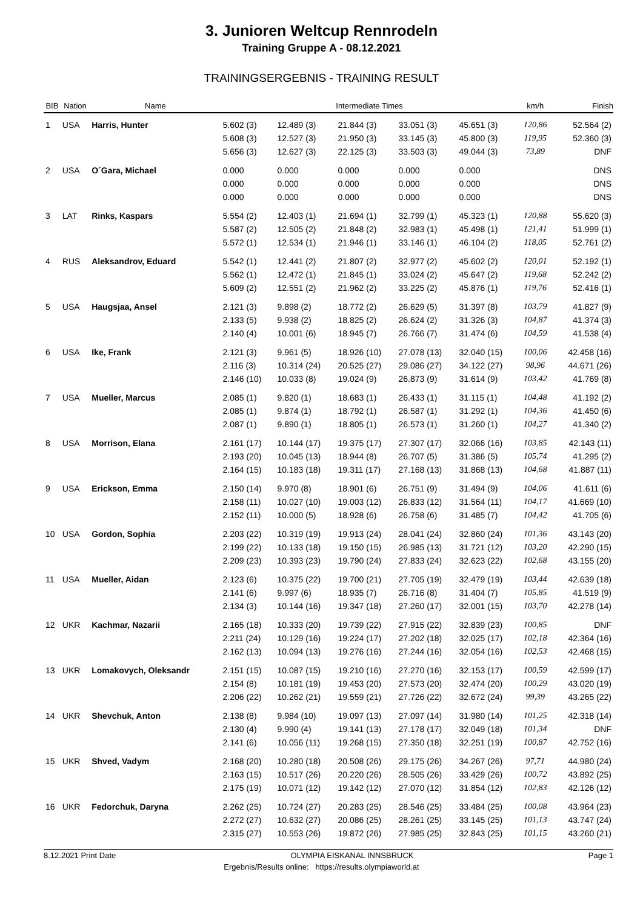3. Junioren Weltcup Rennrodeln
Training Gruppe A - 08.12.2021
TRAININGSERGEBNIS - TRAINING RESULT
| BIB | Nation | Name | Intermediate Times | | | | | km/h | Finish |
| --- | --- | --- | --- | --- | --- | --- | --- | --- | --- |
| 1 | USA | Harris, Hunter | 5.602 (3) 5.608 (3) 5.656 (3) | 12.489 (3) 12.527 (3) 12.627 (3) | 21.844 (3) 21.950 (3) 22.125 (3) | 33.051 (3) 33.145 (3) 33.503 (3) | 45.651 (3) 45.800 (3) 49.044 (3) | 120,86 119,95 73,89 | 52.564 (2) 52.360 (3) DNF |
| 2 | USA | O´Gara, Michael | 0.000 0.000 0.000 | 0.000 0.000 0.000 | 0.000 0.000 0.000 | 0.000 0.000 0.000 | 0.000 0.000 0.000 | | DNS DNS DNS |
| 3 | LAT | Rinks, Kaspars | 5.554 (2) 5.587 (2) 5.572 (1) | 12.403 (1) 12.505 (2) 12.534 (1) | 21.694 (1) 21.848 (2) 21.946 (1) | 32.799 (1) 32.983 (1) 33.146 (1) | 45.323 (1) 45.498 (1) 46.104 (2) | 120,88 121,41 118,05 | 55.620 (3) 51.999 (1) 52.761 (2) |
| 4 | RUS | Aleksandrov, Eduard | 5.542 (1) 5.562 (1) 5.609 (2) | 12.441 (2) 12.472 (1) 12.551 (2) | 21.807 (2) 21.845 (1) 21.962 (2) | 32.977 (2) 33.024 (2) 33.225 (2) | 45.602 (2) 45.647 (2) 45.876 (1) | 120,01 119,68 119,76 | 52.192 (1) 52.242 (2) 52.416 (1) |
| 5 | USA | Haugsjaa, Ansel | 2.121 (3) 2.133 (5) 2.140 (4) | 9.898 (2) 9.938 (2) 10.001 (6) | 18.772 (2) 18.825 (2) 18.945 (7) | 26.629 (5) 26.624 (2) 26.766 (7) | 31.397 (8) 31.326 (3) 31.474 (6) | 103,79 104,87 104,59 | 41.827 (9) 41.374 (3) 41.538 (4) |
| 6 | USA | Ike, Frank | 2.121 (3) 2.116 (3) 2.146 (10) | 9.961 (5) 10.314 (24) 10.033 (8) | 18.926 (10) 20.525 (27) 19.024 (9) | 27.078 (13) 29.086 (27) 26.873 (9) | 32.040 (15) 34.122 (27) 31.614 (9) | 100,06 98,96 103,42 | 42.458 (16) 44.671 (26) 41.769 (8) |
| 7 | USA | Mueller, Marcus | 2.085 (1) 2.085 (1) 2.087 (1) | 9.820 (1) 9.874 (1) 9.890 (1) | 18.683 (1) 18.792 (1) 18.805 (1) | 26.433 (1) 26.587 (1) 26.573 (1) | 31.115 (1) 31.292 (1) 31.260 (1) | 104,48 104,36 104,27 | 41.192 (2) 41.450 (6) 41.340 (2) |
| 8 | USA | Morrison, Elana | 2.161 (17) 2.193 (20) 2.164 (15) | 10.144 (17) 10.045 (13) 10.183 (18) | 19.375 (17) 18.944 (8) 19.311 (17) | 27.307 (17) 26.707 (5) 27.168 (13) | 32.066 (16) 31.386 (5) 31.868 (13) | 103,85 105,74 104,68 | 42.143 (11) 41.295 (2) 41.887 (11) |
| 9 | USA | Erickson, Emma | 2.150 (14) 2.158 (11) 2.152 (11) | 9.970 (8) 10.027 (10) 10.000 (5) | 18.901 (6) 19.003 (12) 18.928 (6) | 26.751 (9) 26.833 (12) 26.758 (6) | 31.494 (9) 31.564 (11) 31.485 (7) | 104,06 104,17 104,42 | 41.611 (6) 41.669 (10) 41.705 (6) |
| 10 | USA | Gordon, Sophia | 2.203 (22) 2.199 (22) 2.209 (23) | 10.319 (19) 10.133 (18) 10.393 (23) | 19.913 (24) 19.150 (15) 19.790 (24) | 28.041 (24) 26.985 (13) 27.833 (24) | 32.860 (24) 31.721 (12) 32.623 (22) | 101,36 103,20 102,68 | 43.143 (20) 42.290 (15) 43.155 (20) |
| 11 | USA | Mueller, Aidan | 2.123 (6) 2.141 (6) 2.134 (3) | 10.375 (22) 9.997 (6) 10.144 (16) | 19.700 (21) 18.935 (7) 19.347 (18) | 27.705 (19) 26.716 (8) 27.260 (17) | 32.479 (19) 31.404 (7) 32.001 (15) | 103,44 105,85 103,70 | 42.639 (18) 41.519 (9) 42.278 (14) |
| 12 | UKR | Kachmar, Nazarii | 2.165 (18) 2.211 (24) 2.162 (13) | 10.333 (20) 10.129 (16) 10.094 (13) | 19.739 (22) 19.224 (17) 19.276 (16) | 27.915 (22) 27.202 (18) 27.244 (16) | 32.839 (23) 32.025 (17) 32.054 (16) | 100,85 102,18 102,53 | DNF 42.364 (16) 42.468 (15) |
| 13 | UKR | Lomakovych, Oleksandr | 2.151 (15) 2.154 (8) 2.206 (22) | 10.087 (15) 10.181 (19) 10.262 (21) | 19.210 (16) 19.453 (20) 19.559 (21) | 27.270 (16) 27.573 (20) 27.726 (22) | 32.153 (17) 32.474 (20) 32.672 (24) | 100,59 100,29 99,39 | 42.599 (17) 43.020 (19) 43.265 (22) |
| 14 | UKR | Shevchuk, Anton | 2.138 (8) 2.130 (4) 2.141 (6) | 9.984 (10) 9.990 (4) 10.056 (11) | 19.097 (13) 19.141 (13) 19.268 (15) | 27.097 (14) 27.178 (17) 27.350 (18) | 31.980 (14) 32.049 (18) 32.251 (19) | 101,25 101,34 100,87 | 42.318 (14) DNF 42.752 (16) |
| 15 | UKR | Shved, Vadym | 2.168 (20) 2.163 (15) 2.175 (19) | 10.280 (18) 10.517 (26) 10.071 (12) | 20.508 (26) 20.220 (26) 19.142 (12) | 29.175 (26) 28.505 (26) 27.070 (12) | 34.267 (26) 33.429 (26) 31.854 (12) | 97,71 100,72 102,83 | 44.980 (24) 43.892 (25) 42.126 (12) |
| 16 | UKR | Fedorchuk, Daryna | 2.262 (25) 2.272 (27) 2.315 (27) | 10.724 (27) 10.632 (27) 10.553 (26) | 20.283 (25) 20.086 (25) 19.872 (26) | 28.546 (25) 28.261 (25) 27.985 (25) | 33.484 (25) 33.145 (25) 32.843 (25) | 100,08 101,13 101,15 | 43.964 (23) 43.747 (24) 43.260 (21) |
8.12.2021 Print Date OLYMPIA EISKANAL INNSBRUCK Page 1
Ergebnis/Results online: https://results.olympiaworld.at